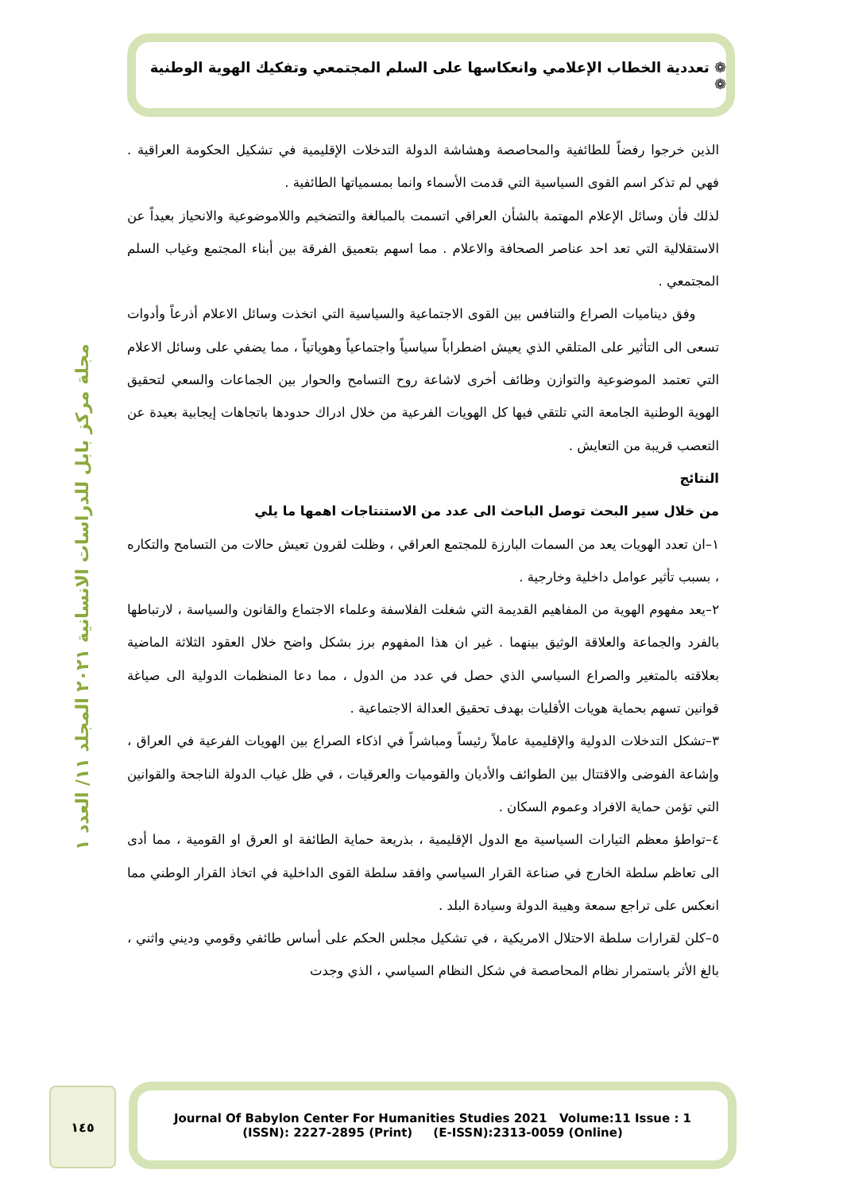❁ تعددية الخطاب الإعلامي وانعكاسها على السلم المجتمعي وتفكيك الهوية الوطنية ❁
مجلة مركز بابل للدراسات الانسانية ٢٠٢١ المجلد ١١/ العدد ١
الذين خرجوا رفضاً للطائفية والمحاصصة وهشاشة الدولة التدخلات الإقليمية في تشكيل الحكومة العراقية . فهي لم تذكر اسم القوى السياسية التي قدمت الأسماء وانما بمسمياتها الطائفية .
لذلك فأن وسائل الإعلام المهتمة بالشأن العراقي اتسمت بالمبالغة والتضخيم واللاموضوعية والانحياز بعيداً عن الاستقلالية التي تعد احد عناصر الصحافة والاعلام . مما اسهم بتعميق الفرقة بين أبناء المجتمع وغياب السلم المجتمعي .
وفق ديناميات الصراع والتنافس بين القوى الاجتماعية والسياسية التي اتخذت وسائل الاعلام أذرعاً وأدوات تسعى الى التأثير على المتلقي الذي يعيش اضطراباً سياسياً واجتماعياً وهوياتياً ، مما يضفي على وسائل الاعلام التي تعتمد الموضوعية والتوازن وظائف أخرى لاشاعة روح التسامح والحوار بين الجماعات والسعي لتحقيق الهوية الوطنية الجامعة التي تلتقي فيها كل الهويات الفرعية من خلال ادراك حدودها باتجاهات إيجابية بعيدة عن التعصب قريبة من التعايش .
النتائج
من خلال سير البحث توصل الباحث الى عدد من الاستنتاجات اهمها ما يلي
١–ان تعدد الهويات يعد من السمات البارزة للمجتمع العراقي ، وظلت لقرون تعيش حالات من التسامح والتكاره ، بسبب تأثير عوامل داخلية وخارجية .
٢–يعد مفهوم الهوية من المفاهيم القديمة التي شغلت الفلاسفة وعلماء الاجتماع والقانون والسياسة ، لارتباطها بالفرد والجماعة والعلاقة الوثيق بينهما . غير ان هذا المفهوم برز بشكل واضح خلال العقود الثلاثة الماضية بعلاقته بالمتغير والصراع السياسي الذي حصل في عدد من الدول ، مما دعا المنظمات الدولية الى صياغة قوانين تسهم بحماية هويات الأقليات بهدف تحقيق العدالة الاجتماعية .
٣–تشكل التدخلات الدولية والإقليمية عاملاً رئيساً ومباشراً في اذكاء الصراع بين الهويات الفرعية في العراق ، وإشاعة الفوضى والاقتتال بين الطوائف والأديان والقوميات والعرقيات ، في ظل غياب الدولة الناجحة والقوانين التي تؤمن حماية الافراد وعموم السكان .
٤–تواطؤ معظم التيارات السياسية مع الدول الإقليمية ، بذريعة حماية الطائفة او العرق او القومية ، مما أدى الى تعاظم سلطة الخارج في صناعة القرار السياسي وافقد سلطة القوى الداخلية في اتخاذ القرار الوطني مما انعكس على تراجع سمعة وهيبة الدولة وسيادة البلد .
٥–كلن لقرارات سلطة الاحتلال الامريكية ، في تشكيل مجلس الحكم على أساس طائفي وقومي وديني واثني ، بالغ الأثر باستمرار نظام المحاصصة في شكل النظام السياسي ، الذي وجدت
١٤٥
Journal Of Babylon Center For Humanities Studies 2021 Volume:11 Issue : 1
(ISSN): 2227-2895 (Print) (E-ISSN):2313-0059 (Online)